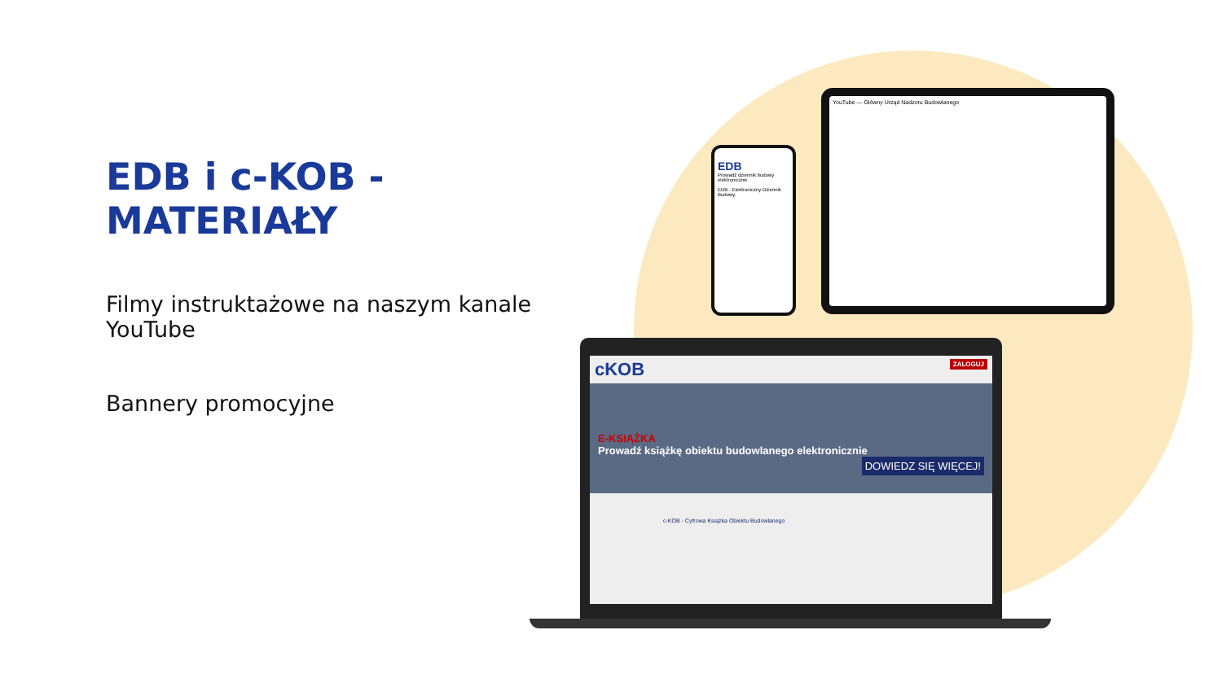EDB i c-KOB - MATERIAŁY
Filmy instruktażowe na naszym kanale YouTube
Bannery promocyjne
YouTube — Główny Urząd Nadzoru Budowlanego
EDB
Prowadź dziennik budowy elektronicznie
EDB - Elektroniczny Dziennik Budowy.
cKOB ZALOGUJ
E-KSIĄŻKA
Prowadź książkę obiektu budowlanego elektronicznie DOWIEDZ SIĘ WIĘCEJ!
c-KOB - Cyfrowa Książka Obiektu Budowlanego